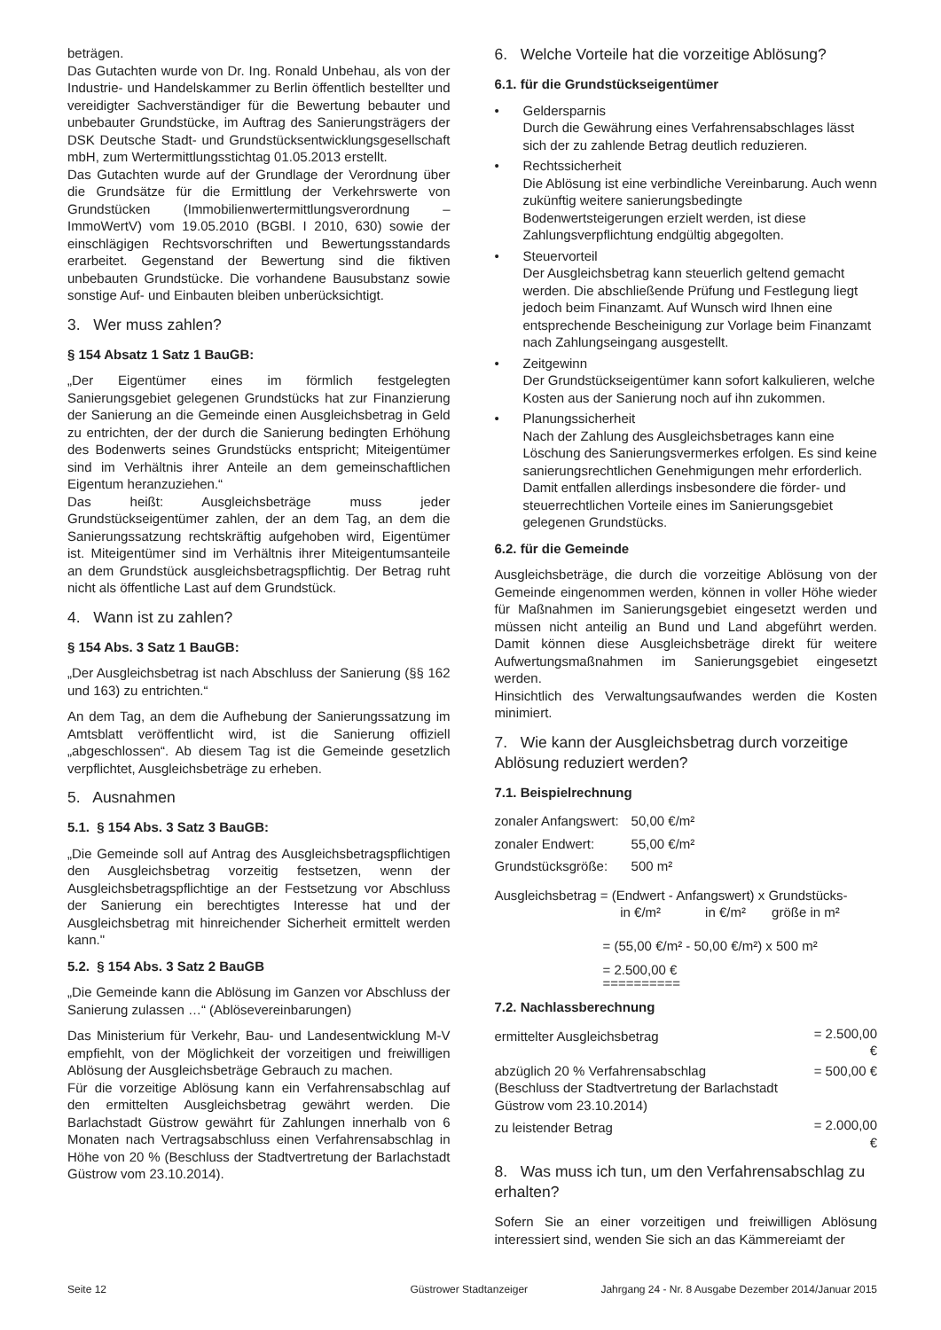beträgen.
Das Gutachten wurde von Dr. Ing. Ronald Unbehau, als von der Industrie- und Handelskammer zu Berlin öffentlich bestellter und vereidigter Sachverständiger für die Bewertung bebauter und unbebauter Grundstücke, im Auftrag des Sanierungsträgers der DSK Deutsche Stadt- und Grundstücksentwicklungsgesellschaft mbH, zum Wertermittlungsstichtag 01.05.2013 erstellt.
Das Gutachten wurde auf der Grundlage der Verordnung über die Grundsätze für die Ermittlung der Verkehrswerte von Grundstücken (Immobilienwertermittlungsverordnung – ImmoWertV) vom 19.05.2010 (BGBl. I 2010, 630) sowie der einschlägigen Rechtsvorschriften und Bewertungsstandards erarbeitet. Gegenstand der Bewertung sind die fiktiven unbebauten Grundstücke. Die vorhandene Bausubstanz sowie sonstige Auf- und Einbauten bleiben unberücksichtigt.
3. Wer muss zahlen?
§ 154 Absatz 1 Satz 1 BauGB:
„Der Eigentümer eines im förmlich festgelegten Sanierungsgebiet gelegenen Grundstücks hat zur Finanzierung der Sanierung an die Gemeinde einen Ausgleichsbetrag in Geld zu entrichten, der der durch die Sanierung bedingten Erhöhung des Bodenwerts seines Grundstücks entspricht; Miteigentümer sind im Verhältnis ihrer Anteile an dem gemeinschaftlichen Eigentum heranzuziehen.“
Das heißt: Ausgleichsbeträge muss jeder Grundstückseigentümer zahlen, der an dem Tag, an dem die Sanierungssatzung rechtskräftig aufgehoben wird, Eigentümer ist. Miteigentümer sind im Verhältnis ihrer Miteigentumsanteile an dem Grundstück ausgleichsbetragspflichtig. Der Betrag ruht nicht als öffentliche Last auf dem Grundstück.
4. Wann ist zu zahlen?
§ 154 Abs. 3 Satz 1 BauGB:
„Der Ausgleichsbetrag ist nach Abschluss der Sanierung (§§ 162 und 163) zu entrichten.“
An dem Tag, an dem die Aufhebung der Sanierungssatzung im Amtsblatt veröffentlicht wird, ist die Sanierung offiziell „abgeschlossen“. Ab diesem Tag ist die Gemeinde gesetzlich verpflichtet, Ausgleichsbeträge zu erheben.
5. Ausnahmen
5.1. § 154 Abs. 3 Satz 3 BauGB:
„Die Gemeinde soll auf Antrag des Ausgleichsbetragspflichtigen den Ausgleichsbetrag vorzeitig festsetzen, wenn der Ausgleichsbetragspflichtige an der Festsetzung vor Abschluss der Sanierung ein berechtigtes Interesse hat und der Ausgleichsbetrag mit hinreichender Sicherheit ermittelt werden kann."
5.2. § 154 Abs. 3 Satz 2 BauGB
„Die Gemeinde kann die Ablösung im Ganzen vor Abschluss der Sanierung zulassen …“ (Ablösevereinbarungen)
Das Ministerium für Verkehr, Bau- und Landesentwicklung M-V empfiehlt, von der Möglichkeit der vorzeitigen und freiwilligen Ablösung der Ausgleichsbeträge Gebrauch zu machen.
Für die vorzeitige Ablösung kann ein Verfahrensabschlag auf den ermittelten Ausgleichsbetrag gewährt werden. Die Barlachstadt Güstrow gewährt für Zahlungen innerhalb von 6 Monaten nach Vertragsabschluss einen Verfahrensabschlag in Höhe von 20 % (Beschluss der Stadtvertretung der Barlachstadt Güstrow vom 23.10.2014).
6. Welche Vorteile hat die vorzeitige Ablösung?
6.1. für die Grundstückseigentümer
• Geldersparnis
Durch die Gewährung eines Verfahrensabschlages lässt sich der zu zahlende Betrag deutlich reduzieren.
• Rechtssicherheit
Die Ablösung ist eine verbindliche Vereinbarung. Auch wenn zukünftig weitere sanierungsbedingte Bodenwertsteigerungen erzielt werden, ist diese Zahlungsverpflichtung endgültig abgegolten.
• Steuervorteil
Der Ausgleichsbetrag kann steuerlich geltend gemacht werden. Die abschließende Prüfung und Festlegung liegt jedoch beim Finanzamt. Auf Wunsch wird Ihnen eine entsprechende Bescheinigung zur Vorlage beim Finanzamt nach Zahlungseingang ausgestellt.
• Zeitgewinn
Der Grundstückseigentümer kann sofort kalkulieren, welche Kosten aus der Sanierung noch auf ihn zukommen.
• Planungssicherheit
Nach der Zahlung des Ausgleichsbetrages kann eine Löschung des Sanierungsvermerkes erfolgen. Es sind keine sanierungsrechtlichen Genehmigungen mehr erforderlich.
Damit entfallen allerdings insbesondere die förder- und steuerrechtlichen Vorteile eines im Sanierungsgebiet gelegenen Grundstücks.
6.2. für die Gemeinde
Ausgleichsbeträge, die durch die vorzeitige Ablösung von der Gemeinde eingenommen werden, können in voller Höhe wieder für Maßnahmen im Sanierungsgebiet eingesetzt werden und müssen nicht anteilig an Bund und Land abgeführt werden. Damit können diese Ausgleichsbeträge direkt für weitere Aufwertungsmaßnahmen im Sanierungsgebiet eingesetzt werden.
Hinsichtlich des Verwaltungsaufwandes werden die Kosten minimiert.
7. Wie kann der Ausgleichsbetrag durch vorzeitige Ablösung reduziert werden?
7.1. Beispielrechnung
| zonaler Anfangswert: | 50,00 €/m² |
| zonaler Endwert: | 55,00 €/m² |
| Grundstücksgröße: | 500 m² |
Ausgleichsbetrag = (Endwert - Anfangswert) x Grundstücks-
in €/m² in €/m² größe in m²
= (55,00 €/m² - 50,00 €/m²) x 500 m²
= 2.500,00 €
==========
7.2. Nachlassberechnung
| ermittelter Ausgleichsbetrag | = 2.500,00 € |
| abzüglich 20 % Verfahrensabschlag (Beschluss der Stadtvertretung der Barlachstadt Güstrow vom 23.10.2014) | = 500,00 € |
| zu leistender Betrag | = 2.000,00 € |
8. Was muss ich tun, um den Verfahrensabschlag zu erhalten?
Sofern Sie an einer vorzeitigen und freiwilligen Ablösung interessiert sind, wenden Sie sich an das Kämmereiamt der
Seite 12 Güstrower Stadtanzeiger Jahrgang 24 - Nr. 8 Ausgabe Dezember 2014/Januar 2015